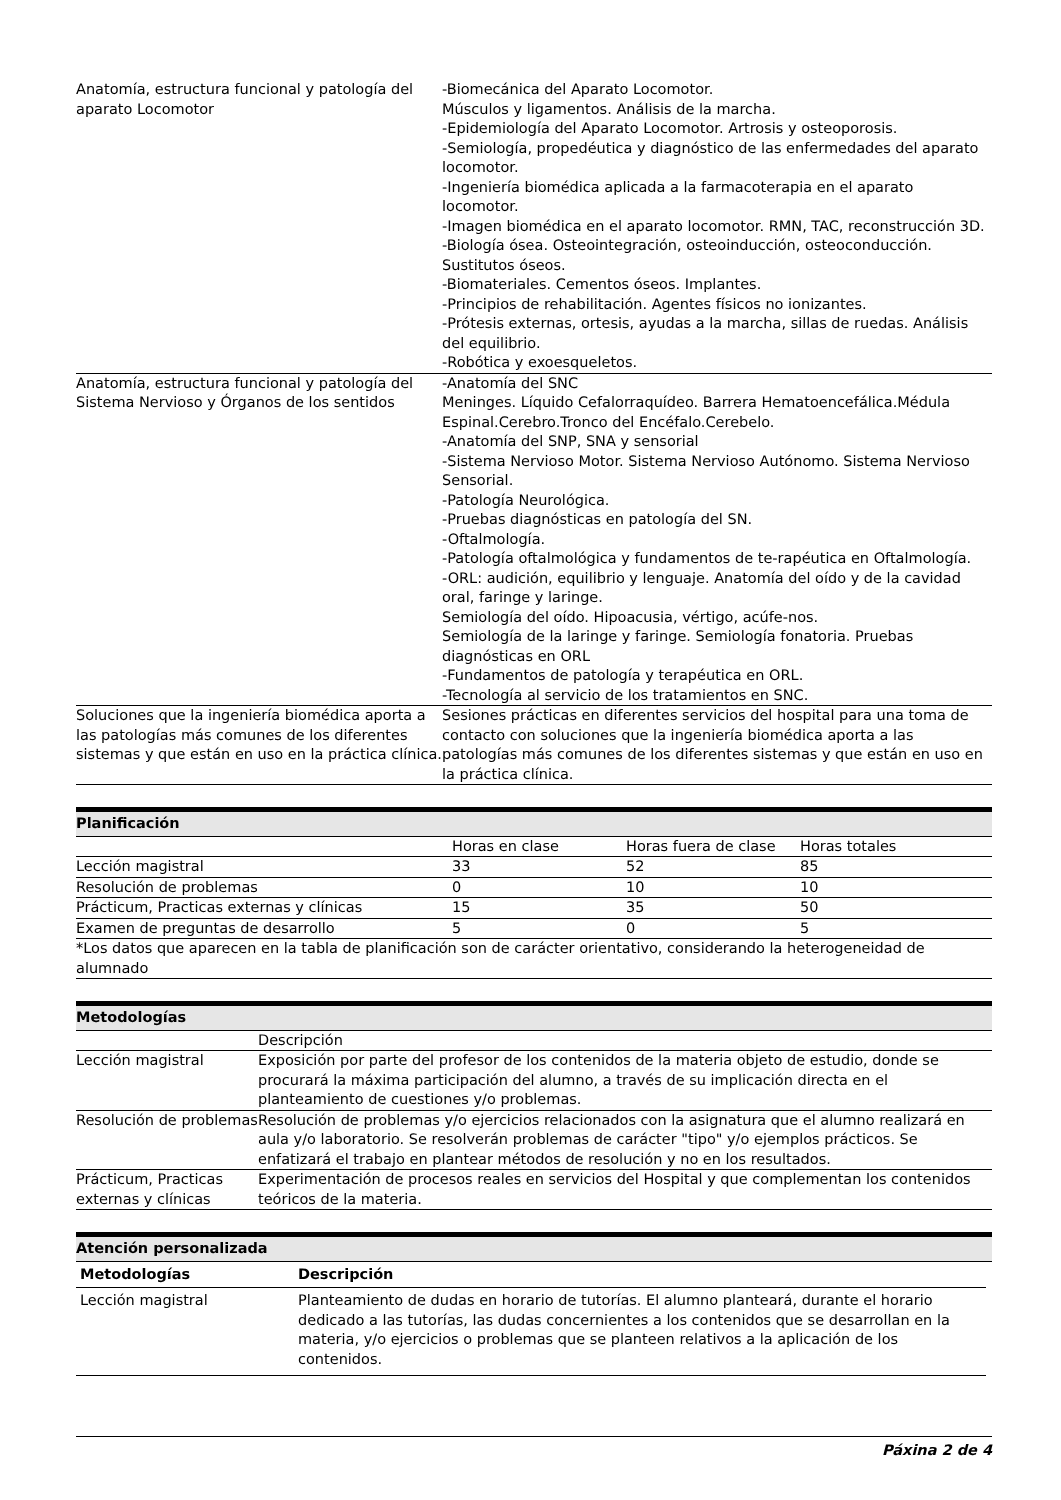| Anatomía, estructura funcional y patología del aparato Locomotor | -Biomecánica del Aparato Locomotor. Músculos y ligamentos. Análisis de la marcha. -Epidemiología del Aparato Locomotor. Artrosis y osteoporosis. -Semiología, propedéutica y diagnóstico de las enfermedades del aparato locomotor. -Ingeniería biomédica aplicada a la farmacoterapia en el aparato locomotor. -Imagen biomédica en el aparato locomotor. RMN, TAC, reconstrucción 3D. -Biología ósea. Osteointegración, osteoinducción, osteoconducción. Sustitutos óseos. -Biomateriales. Cementos óseos. Implantes. -Principios de rehabilitación. Agentes físicos no ionizantes. -Prótesis externas, ortesis, ayudas a la marcha, sillas de ruedas. Análisis del equilibrio. -Robótica y exoesqueletos. |
| Anatomía, estructura funcional y patología del Sistema Nervioso y Órganos de los sentidos | -Anatomía del SNC Meninges. Líquido Cefalorraquídeo. Barrera Hematoencefálica.Médula Espinal.Cerebro.Tronco del Encéfalo.Cerebelo. -Anatomía del SNP, SNA y sensorial -Sistema Nervioso Motor. Sistema Nervioso Autónomo. Sistema Nervioso Sensorial. -Patología Neurológica. -Pruebas diagnósticas en patología del SN. -Oftalmología. -Patología oftalmológica y fundamentos de te-rapéutica en Oftalmología. -ORL: audición, equilibrio y lenguaje. Anatomía del oído y de la cavidad oral, faringe y laringe. Semiología del oído. Hipoacusia, vértigo, acúfe-nos. Semiología de la laringe y faringe. Semiología fonatoria. Pruebas diagnósticas en ORL -Fundamentos de patología y terapéutica en ORL. -Tecnología al servicio de los tratamientos en SNC. |
| Soluciones que la ingeniería biomédica aporta a las patologías más comunes de los diferentes sistemas y que están en uso en la práctica clínica. | Sesiones prácticas en diferentes servicios del hospital para una toma de contacto con soluciones que la ingeniería biomédica aporta a las patologías más comunes de los diferentes sistemas y que están en uso en la práctica clínica. |
Planificación
| | Horas en clase | Horas fuera de clase | Horas totales |
| Lección magistral | 33 | 52 | 85 |
| Resolución de problemas | 0 | 10 | 10 |
| Prácticum, Practicas externas y clínicas | 15 | 35 | 50 |
| Examen de preguntas de desarrollo | 5 | 0 | 5 |
| *Los datos que aparecen en la tabla de planificación son de carácter orientativo, considerando la heterogeneidad de alumnado | | | |
Metodologías
| | Descripción |
| Lección magistral | Exposición por parte del profesor de los contenidos de la materia objeto de estudio, donde se procurará la máxima participación del alumno, a través de su implicación directa en el planteamiento de cuestiones y/o problemas. |
| Resolución de problemas | Resolución de problemas y/o ejercicios relacionados con la asignatura que el alumno realizará en aula y/o laboratorio. Se resolverán problemas de carácter "tipo" y/o ejemplos prácticos. Se enfatizará el trabajo en plantear métodos de resolución y no en los resultados. |
| Prácticum, Practicas externas y clínicas | Experimentación de procesos reales en servicios del Hospital y que complementan los contenidos teóricos de la materia. |
Atención personalizada
| Metodologías | Descripción |
| --- | --- |
| Lección magistral | Planteamiento de dudas en horario de tutorías. El alumno planteará, durante el horario dedicado a las tutorías, las dudas concernientes a los contenidos que se desarrollan en la materia, y/o ejercicios o problemas que se planteen relativos a la aplicación de los contenidos. |
Páxina 2 de 4